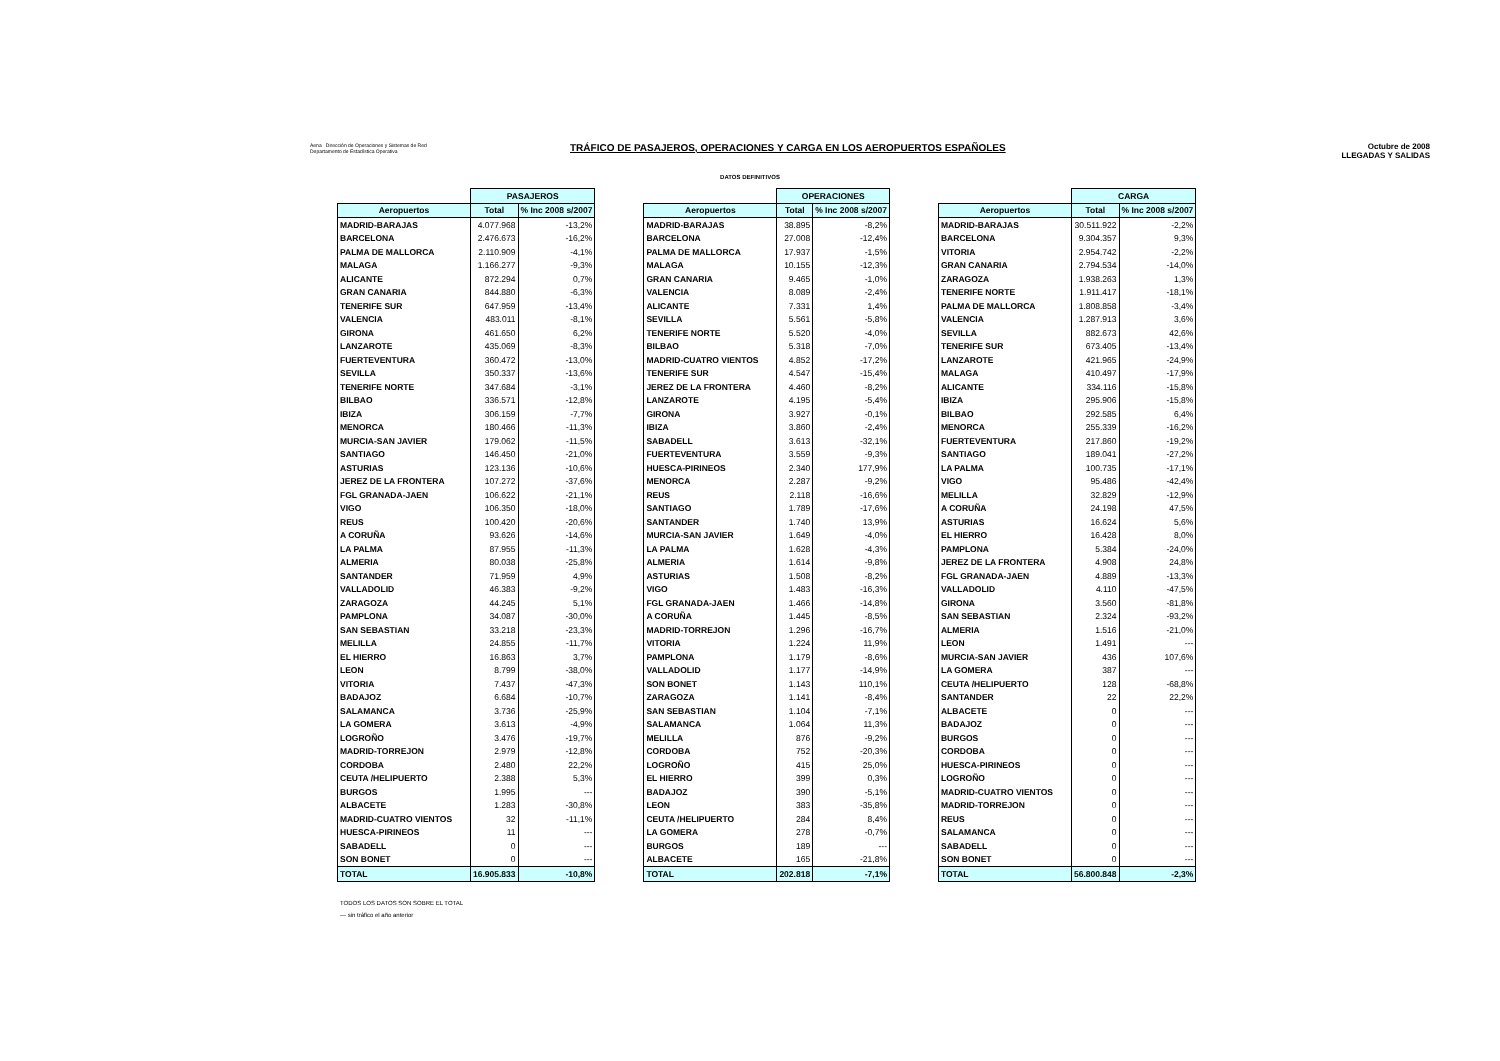Aena Dirección de Operaciones y Sistemas de Red
Departamento de Estadística Operativa
TRÁFICO DE PASAJEROS, OPERACIONES Y CARGA EN LOS AEROPUERTOS ESPAÑOLES
Octubre de 2008
LLEGADAS Y SALIDAS
DATOS DEFINITIVOS
| | PASAJEROS | |
| --- | --- | --- |
| Aeropuertos | Total | % Inc 2008 s/2007 |
| MADRID-BARAJAS | 4.077.968 | -13,2% |
| BARCELONA | 2.476.673 | -16,2% |
| PALMA DE MALLORCA | 2.110.909 | -4,1% |
| MALAGA | 1.166.277 | -9,3% |
| ALICANTE | 872.294 | 0,7% |
| GRAN CANARIA | 844.880 | -6,3% |
| TENERIFE SUR | 647.959 | -13,4% |
| VALENCIA | 483.011 | -8,1% |
| GIRONA | 461.650 | 6,2% |
| LANZAROTE | 435.069 | -8,3% |
| FUERTEVENTURA | 360.472 | -13,0% |
| SEVILLA | 350.337 | -13,6% |
| TENERIFE NORTE | 347.684 | -3,1% |
| BILBAO | 336.571 | -12,8% |
| IBIZA | 306.159 | -7,7% |
| MENORCA | 180.466 | -11,3% |
| MURCIA-SAN JAVIER | 179.062 | -11,5% |
| SANTIAGO | 146.450 | -21,0% |
| ASTURIAS | 123.136 | -10,6% |
| JEREZ DE LA FRONTERA | 107.272 | -37,6% |
| FGL GRANADA-JAEN | 106.622 | -21,1% |
| VIGO | 106.350 | -18,0% |
| REUS | 100.420 | -20,6% |
| A CORUÑA | 93.626 | -14,6% |
| LA PALMA | 87.955 | -11,3% |
| ALMERIA | 80.038 | -25,8% |
| SANTANDER | 71.959 | 4,9% |
| VALLADOLID | 46.383 | -9,2% |
| ZARAGOZA | 44.245 | 5,1% |
| PAMPLONA | 34.087 | -30,0% |
| SAN SEBASTIAN | 33.218 | -23,3% |
| MELILLA | 24.855 | -11,7% |
| EL HIERRO | 16.863 | 3,7% |
| LEON | 8.799 | -38,0% |
| VITORIA | 7.437 | -47,3% |
| BADAJOZ | 6.684 | -10,7% |
| SALAMANCA | 3.736 | -25,9% |
| LA GOMERA | 3.613 | -4,9% |
| LOGROÑO | 3.476 | -19,7% |
| MADRID-TORREJON | 2.979 | -12,8% |
| CORDOBA | 2.480 | 22,2% |
| CEUTA /HELIPUERTO | 2.388 | 5,3% |
| BURGOS | 1.995 | --- |
| ALBACETE | 1.283 | -30,8% |
| MADRID-CUATRO VIENTOS | 32 | -11,1% |
| HUESCA-PIRINEOS | 11 | --- |
| SABADELL | 0 | --- |
| SON BONET | 0 | --- |
| TOTAL | 16.905.833 | -10,8% |
| | OPERACIONES | |
| --- | --- | --- |
| Aeropuertos | Total | % Inc 2008 s/2007 |
| MADRID-BARAJAS | 38.895 | -8,2% |
| BARCELONA | 27.008 | -12,4% |
| PALMA DE MALLORCA | 17.937 | -1,5% |
| MALAGA | 10.155 | -12,3% |
| GRAN CANARIA | 9.465 | -1,0% |
| VALENCIA | 8.089 | -2,4% |
| ALICANTE | 7.331 | 1,4% |
| SEVILLA | 5.561 | -5,8% |
| TENERIFE NORTE | 5.520 | -4,0% |
| BILBAO | 5.318 | -7,0% |
| MADRID-CUATRO VIENTOS | 4.852 | -17,2% |
| TENERIFE SUR | 4.547 | -15,4% |
| JEREZ DE LA FRONTERA | 4.460 | -8,2% |
| LANZAROTE | 4.195 | -5,4% |
| GIRONA | 3.927 | -0,1% |
| IBIZA | 3.860 | -2,4% |
| SABADELL | 3.613 | -32,1% |
| FUERTEVENTURA | 3.559 | -9,3% |
| HUESCA-PIRINEOS | 2.340 | 177,9% |
| MENORCA | 2.287 | -9,2% |
| REUS | 2.118 | -16,6% |
| SANTIAGO | 1.789 | -17,6% |
| SANTANDER | 1.740 | 13,9% |
| MURCIA-SAN JAVIER | 1.649 | -4,0% |
| LA PALMA | 1.628 | -4,3% |
| ALMERIA | 1.614 | -9,8% |
| ASTURIAS | 1.508 | -8,2% |
| VIGO | 1.483 | -16,3% |
| FGL GRANADA-JAEN | 1.466 | -14,8% |
| A CORUÑA | 1.445 | -8,5% |
| MADRID-TORREJON | 1.296 | -16,7% |
| VITORIA | 1.224 | 11,9% |
| PAMPLONA | 1.179 | -8,6% |
| VALLADOLID | 1.177 | -14,9% |
| SON BONET | 1.143 | 110,1% |
| ZARAGOZA | 1.141 | -8,4% |
| SAN SEBASTIAN | 1.104 | -7,1% |
| SALAMANCA | 1.064 | 11,3% |
| MELILLA | 876 | -9,2% |
| CORDOBA | 752 | -20,3% |
| LOGROÑO | 415 | 25,0% |
| EL HIERRO | 399 | 0,3% |
| BADAJOZ | 390 | -5,1% |
| LEON | 383 | -35,8% |
| CEUTA /HELIPUERTO | 284 | 8,4% |
| LA GOMERA | 278 | -0,7% |
| BURGOS | 189 | --- |
| ALBACETE | 165 | -21,8% |
| TOTAL | 202.818 | -7,1% |
| | CARGA | |
| --- | --- | --- |
| Aeropuertos | Total | % Inc 2008 s/2007 |
| MADRID-BARAJAS | 30.511.922 | -2,2% |
| BARCELONA | 9.304.357 | 9,3% |
| VITORIA | 2.954.742 | -2,2% |
| GRAN CANARIA | 2.794.534 | -14,0% |
| ZARAGOZA | 1.938.263 | 1,3% |
| TENERIFE NORTE | 1.911.417 | -18,1% |
| PALMA DE MALLORCA | 1.808.858 | -3,4% |
| VALENCIA | 1.287.913 | 3,6% |
| SEVILLA | 882.673 | 42,6% |
| TENERIFE SUR | 673.405 | -13,4% |
| LANZAROTE | 421.965 | -24,9% |
| MALAGA | 410.497 | -17,9% |
| ALICANTE | 334.116 | -15,8% |
| IBIZA | 295.906 | -15,8% |
| BILBAO | 292.585 | 6,4% |
| MENORCA | 255.339 | -16,2% |
| FUERTEVENTURA | 217.860 | -19,2% |
| SANTIAGO | 189.041 | -27,2% |
| LA PALMA | 100.735 | -17,1% |
| VIGO | 95.486 | -42,4% |
| MELILLA | 32.829 | -12,9% |
| A CORUÑA | 24.198 | 47,5% |
| ASTURIAS | 16.624 | 5,6% |
| EL HIERRO | 16.428 | 8,0% |
| PAMPLONA | 5.384 | -24,0% |
| JEREZ DE LA FRONTERA | 4.908 | 24,8% |
| FGL GRANADA-JAEN | 4.889 | -13,3% |
| VALLADOLID | 4.110 | -47,5% |
| GIRONA | 3.560 | -81,8% |
| SAN SEBASTIAN | 2.324 | -93,2% |
| ALMERIA | 1.516 | -21,0% |
| LEON | 1.491 | --- |
| MURCIA-SAN JAVIER | 436 | 107,6% |
| LA GOMERA | 387 | --- |
| CEUTA /HELIPUERTO | 128 | -68,8% |
| SANTANDER | 22 | 22,2% |
| ALBACETE | 0 | --- |
| BADAJOZ | 0 | --- |
| BURGOS | 0 | --- |
| CORDOBA | 0 | --- |
| HUESCA-PIRINEOS | 0 | --- |
| LOGROÑO | 0 | --- |
| MADRID-CUATRO VIENTOS | 0 | --- |
| MADRID-TORREJON | 0 | --- |
| REUS | 0 | --- |
| SALAMANCA | 0 | --- |
| SABADELL | 0 | --- |
| SON BONET | 0 | --- |
| TOTAL | 56.800.848 | -2,3% |
TODOS LOS DATOS SON SOBRE EL TOTAL
--- sin tráfico el año anterior